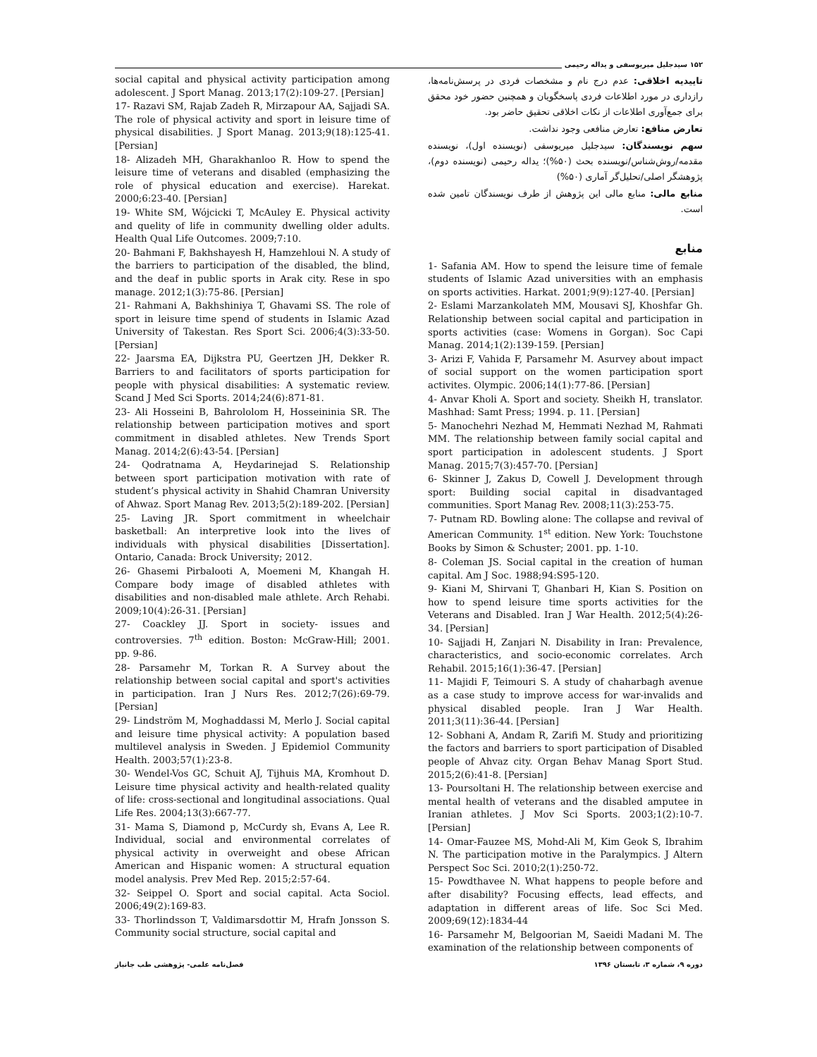۱۵۲ سیدجلیل میریوسفی و یداله رحیمی
تاییدیه اخلاقی: عدم درج نام و مشخصات فردی در پرسش‌نامه‌ها، رازداری در مورد اطلاعات فردی پاسخگویان و همچنین حضور خود محقق برای جمع‌آوری اطلاعات از نکات اخلاقی تحقیق حاضر بود.
تعارض منافع: تعارض منافعی وجود نداشت.
سهم نویسندگان: سیدجلیل میریوسفی (نویسنده اول)، نویسنده مقدمه/روش‌شناس/نویسنده بحث (۵۰%)؛ یداله رحیمی (نویسنده دوم)، پژوهشگر اصلی/تحلیل‌گر آماری (۵۰%)
منابع مالی: منابع مالی این پژوهش از طرف نویسندگان تامین شده است.
منابع
1- Safania AM. How to spend the leisure time of female students of Islamic Azad universities with an emphasis on sports activities. Harkat. 2001;9(9):127-40. [Persian]
2- Eslami Marzankolateh MM, Mousavi SJ, Khoshfar Gh. Relationship between social capital and participation in sports activities (case: Womens in Gorgan). Soc Capi Manag. 2014;1(2):139-159. [Persian]
3- Arizi F, Vahida F, Parsamehr M. Asurvey about impact of social support on the women participation sport activites. Olympic. 2006;14(1):77-86. [Persian]
4- Anvar Kholi A. Sport and society. Sheikh H, translator. Mashhad: Samt Press; 1994. p. 11. [Persian]
5- Manochehri Nezhad M, Hemmati Nezhad M, Rahmati MM. The relationship between family social capital and sport participation in adolescent students. J Sport Manag. 2015;7(3):457-70. [Persian]
6- Skinner J, Zakus D, Cowell J. Development through sport: Building social capital in disadvantaged communities. Sport Manag Rev. 2008;11(3):253-75.
7- Putnam RD. Bowling alone: The collapse and revival of American Community. 1<sup>st</sup> edition. New York: Touchstone Books by Simon & Schuster; 2001. pp. 1-10.
8- Coleman JS. Social capital in the creation of human capital. Am J Soc. 1988;94:S95-120.
9- Kiani M, Shirvani T, Ghanbari H, Kian S. Position on how to spend leisure time sports activities for the Veterans and Disabled. Iran J War Health. 2012;5(4):26-34. [Persian]
10- Sajjadi H, Zanjari N. Disability in Iran: Prevalence, characteristics, and socio-economic correlates. Arch Rehabil. 2015;16(1):36-47. [Persian]
11- Majidi F, Teimouri S. A study of chaharbagh avenue as a case study to improve access for war-invalids and physical disabled people. Iran J War Health. 2011;3(11):36-44. [Persian]
12- Sobhani A, Andam R, Zarifi M. Study and prioritizing the factors and barriers to sport participation of Disabled people of Ahvaz city. Organ Behav Manag Sport Stud. 2015;2(6):41-8. [Persian]
13- Poursoltani H. The relationship between exercise and mental health of veterans and the disabled amputee in Iranian athletes. J Mov Sci Sports. 2003;1(2):10-7. [Persian]
14- Omar-Fauzee MS, Mohd-Ali M, Kim Geok S, Ibrahim N. The participation motive in the Paralympics. J Altern Perspect Soc Sci. 2010;2(1):250-72.
15- Powdthavee N. What happens to people before and after disability? Focusing effects, lead effects, and adaptation in different areas of life. Soc Sci Med. 2009;69(12):1834-44
16- Parsamehr M, Belgoorian M, Saeidi Madani M. The examination of the relationship between components of
social capital and physical activity participation among adolescent. J Sport Manag. 2013;17(2):109-27. [Persian]
17- Razavi SM, Rajab Zadeh R, Mirzapour AA, Sajjadi SA. The role of physical activity and sport in leisure time of physical disabilities. J Sport Manag. 2013;9(18):125-41. [Persian]
18- Alizadeh MH, Gharakhanloo R. How to spend the leisure time of veterans and disabled (emphasizing the role of physical education and exercise). Harekat. 2000;6:23-40. [Persian]
19- White SM, Wójcicki T, McAuley E. Physical activity and quelity of life in community dwelling older adults. Health Qual Life Outcomes. 2009;7:10.
20- Bahmani F, Bakhshayesh H, Hamzehloui N. A study of the barriers to participation of the disabled, the blind, and the deaf in public sports in Arak city. Rese in spo manage. 2012;1(3):75-86. [Persian]
21- Rahmani A, Bakhshiniya T, Ghavami SS. The role of sport in leisure time spend of students in Islamic Azad University of Takestan. Res Sport Sci. 2006;4(3):33-50. [Persian]
22- Jaarsma EA, Dijkstra PU, Geertzen JH, Dekker R. Barriers to and facilitators of sports participation for people with physical disabilities: A systematic review. Scand J Med Sci Sports. 2014;24(6):871-81.
23- Ali Hosseini B, Bahrololom H, Hosseininia SR. The relationship between participation motives and sport commitment in disabled athletes. New Trends Sport Manag. 2014;2(6):43-54. [Persian]
24- Qodratnama A, Heydarinejad S. Relationship between sport participation motivation with rate of student’s physical activity in Shahid Chamran University of Ahwaz. Sport Manag Rev. 2013;5(2):189-202. [Persian]
25- Laving JR. Sport commitment in wheelchair basketball: An interpretive look into the lives of individuals with physical disabilities [Dissertation]. Ontario, Canada: Brock University; 2012.
26- Ghasemi Pirbalooti A, Moemeni M, Khangah H. Compare body image of disabled athletes with disabilities and non-disabled male athlete. Arch Rehabi. 2009;10(4):26-31. [Persian]
27- Coackley JJ. Sport in society- issues and controversies. 7<sup>th</sup> edition. Boston: McGraw-Hill; 2001. pp. 9-86.
28- Parsamehr M, Torkan R. A Survey about the relationship between social capital and sport's activities in participation. Iran J Nurs Res. 2012;7(26):69-79. [Persian]
29- Lindström M, Moghaddassi M, Merlo J. Social capital and leisure time physical activity: A population based multilevel analysis in Sweden. J Epidemiol Community Health. 2003;57(1):23-8.
30- Wendel-Vos GC, Schuit AJ, Tijhuis MA, Kromhout D. Leisure time physical activity and health-related quality of life: cross-sectional and longitudinal associations. Qual Life Res. 2004;13(3):667-77.
31- Mama S, Diamond p, McCurdy sh, Evans A, Lee R. Individual, social and environmental correlates of physical activity in overweight and obese African American and Hispanic women: A structural equation model analysis. Prev Med Rep. 2015;2:57-64.
32- Seippel O. Sport and social capital. Acta Sociol. 2006;49(2):169-83.
33- Thorlindsson T, Valdimarsdottir M, Hrafn Jonsson S. Community social structure, social capital and
فصل‌نامه علمی- پژوهشی طب جانباز دوره ۹، شماره ۳، تابستان ۱۳۹۶